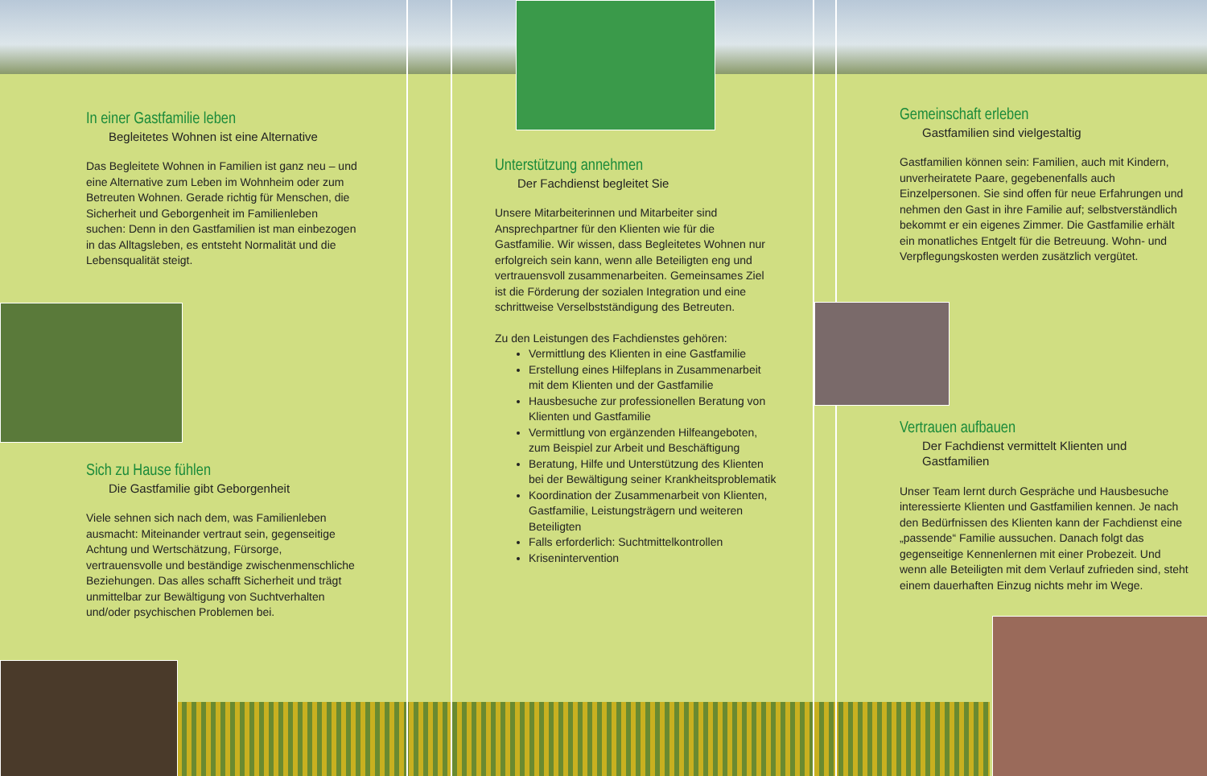In einer Gastfamilie leben
Begleitetes Wohnen ist eine Alternative
Das Begleitete Wohnen in Familien ist ganz neu – und eine Alternative zum Leben im Wohnheim oder zum Betreuten Wohnen. Gerade richtig für Menschen, die Sicherheit und Geborgenheit im Familienleben suchen: Denn in den Gastfamilien ist man einbezogen in das Alltagsleben, es entsteht Normalität und die Lebensqualität steigt.
Sich zu Hause fühlen
Die Gastfamilie gibt Geborgenheit
Viele sehnen sich nach dem, was Familienleben ausmacht: Miteinander vertraut sein, gegenseitige Achtung und Wertschätzung, Fürsorge, vertrauensvolle und beständige zwischenmenschliche Beziehungen. Das alles schafft Sicherheit und trägt unmittelbar zur Bewältigung von Suchtverhalten und/oder psychischen Problemen bei.
Unterstützung annehmen
Der Fachdienst begleitet Sie
Unsere Mitarbeiterinnen und Mitarbeiter sind Ansprechpartner für den Klienten wie für die Gastfamilie. Wir wissen, dass Begleitetes Wohnen nur erfolgreich sein kann, wenn alle Beteiligten eng und vertrauensvoll zusammenarbeiten. Gemeinsames Ziel ist die Förderung der sozialen Integration und eine schrittweise Verselbstständigung des Betreuten.
Zu den Leistungen des Fachdienstes gehören:
Vermittlung des Klienten in eine Gastfamilie
Erstellung eines Hilfeplans in Zusammenarbeit mit dem Klienten und der Gastfamilie
Hausbesuche zur professionellen Beratung von Klienten und Gastfamilie
Vermittlung von ergänzenden Hilfeangeboten, zum Beispiel zur Arbeit und Beschäftigung
Beratung, Hilfe und Unterstützung des Klienten bei der Bewältigung seiner Krankheitsproblematik
Koordination der Zusammenarbeit von Klienten, Gastfamilie, Leistungsträgern und weiteren Beteiligten
Falls erforderlich: Suchtmittelkontrollen
Krisenintervention
Gemeinschaft erleben
Gastfamilien sind vielgestaltig
Gastfamilien können sein: Familien, auch mit Kindern, unverheiratete Paare, gegebenenfalls auch Einzelpersonen. Sie sind offen für neue Erfahrungen und nehmen den Gast in ihre Familie auf; selbstverständlich bekommt er ein eigenes Zimmer. Die Gastfamilie erhält ein monatliches Entgelt für die Betreuung. Wohn- und Verpflegungskosten werden zusätzlich vergütet.
Vertrauen aufbauen
Der Fachdienst vermittelt Klienten und Gastfamilien
Unser Team lernt durch Gespräche und Hausbesuche interessierte Klienten und Gastfamilien kennen. Je nach den Bedürfnissen des Klienten kann der Fachdienst eine „passende“ Familie aussuchen. Danach folgt das gegenseitige Kennenlernen mit einer Probezeit. Und wenn alle Beteiligten mit dem Verlauf zufrieden sind, steht einem dauerhaften Einzug nichts mehr im Wege.